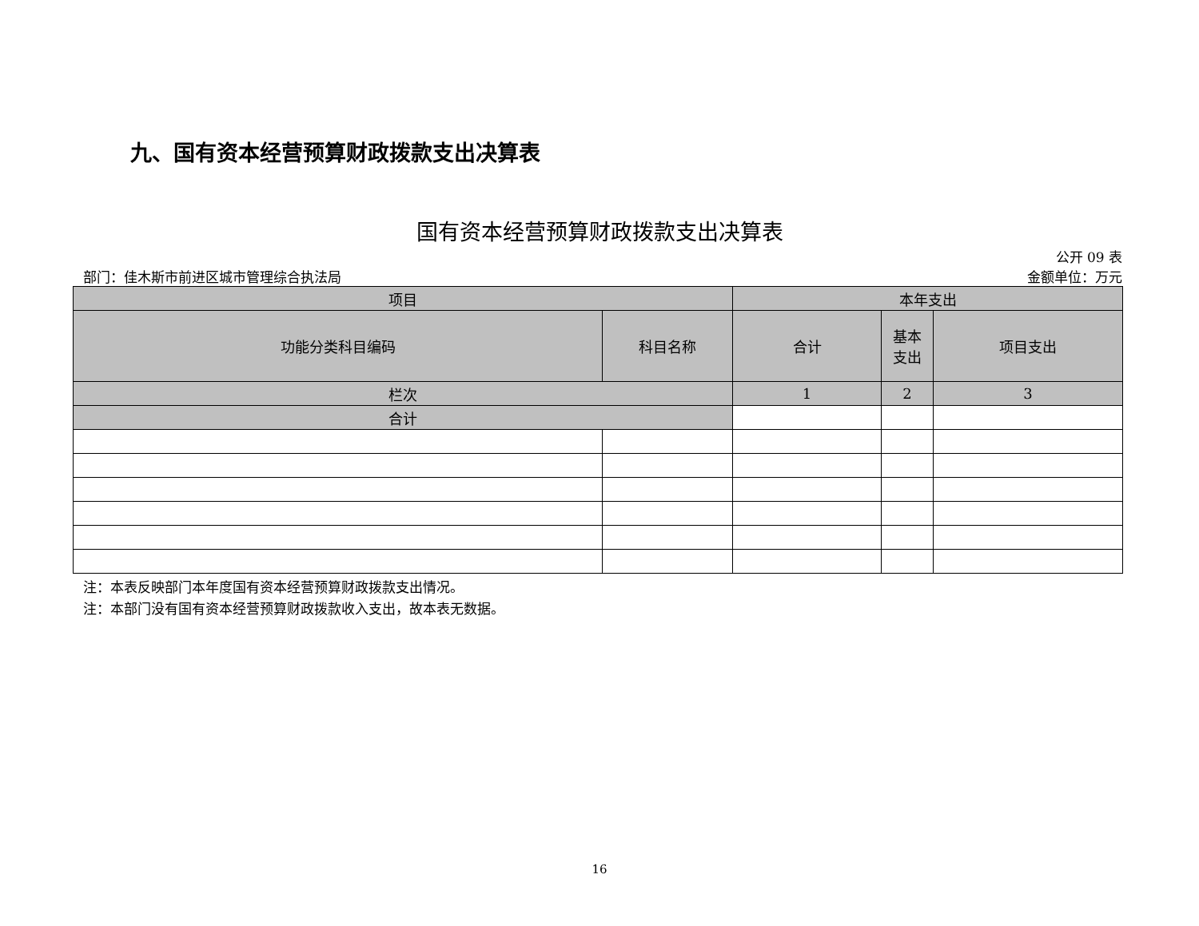九、国有资本经营预算财政拨款支出决算表
国有资本经营预算财政拨款支出决算表
公开 09 表
部门：佳木斯市前进区城市管理综合执法局 金额单位：万元
| 项目 | | 本年支出 | | |
| --- | --- | --- | --- | --- |
| 功能分类科目编码 | 科目名称 | 合计 | 基本 支出 | 项目支出 |
| 栏次 | | 1 | 2 | 3 |
| 合计 | | | | |
注：本表反映部门本年度国有资本经营预算财政拨款支出情况。
注：本部门没有国有资本经营预算财政拨款收入支出，故本表无数据。
16